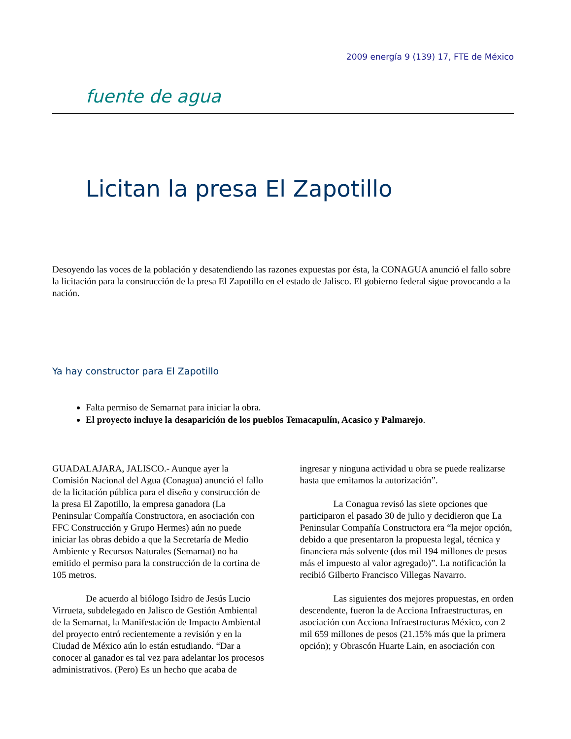2009 energía 9 (139) 17, FTE de México
fuente de agua
Licitan la presa El Zapotillo
Desoyendo las voces de la población y desatendiendo las razones expuestas por ésta, la CONAGUA anunció el fallo sobre la licitación para la construcción de la presa El Zapotillo en el estado de Jalisco. El gobierno federal sigue provocando a la nación.
Ya hay constructor para El Zapotillo
Falta permiso de Semarnat para iniciar la obra.
El proyecto incluye la desaparición de los pueblos Temacapulín, Acasico y Palmarejo.
GUADALAJARA, JALISCO.- Aunque ayer la Comisión Nacional del Agua (Conagua) anunció el fallo de la licitación pública para el diseño y construcción de la presa El Zapotillo, la empresa ganadora (La Peninsular Compañía Constructora, en asociación con FFC Construcción y Grupo Hermes) aún no puede iniciar las obras debido a que la Secretaría de Medio Ambiente y Recursos Naturales (Semarnat) no ha emitido el permiso para la construcción de la cortina de 105 metros.
De acuerdo al biólogo Isidro de Jesús Lucio Virrueta, subdelegado en Jalisco de Gestión Ambiental de la Semarnat, la Manifestación de Impacto Ambiental del proyecto entró recientemente a revisión y en la Ciudad de México aún lo están estudiando. “Dar a conocer al ganador es tal vez para adelantar los procesos administrativos. (Pero) Es un hecho que acaba de
ingresar y ninguna actividad u obra se puede realizarse hasta que emitamos la autorización”.
La Conagua revisó las siete opciones que participaron el pasado 30 de julio y decidieron que La Peninsular Compañía Constructora era “la mejor opción, debido a que presentaron la propuesta legal, técnica y financiera más solvente (dos mil 194 millones de pesos más el impuesto al valor agregado)”. La notificación la recibió Gilberto Francisco Villegas Navarro.
Las siguientes dos mejores propuestas, en orden descendente, fueron la de Acciona Infraestructuras, en asociación con Acciona Infraestructuras México, con 2 mil 659 millones de pesos (21.15% más que la primera opción); y Obrascón Huarte Lain, en asociación con